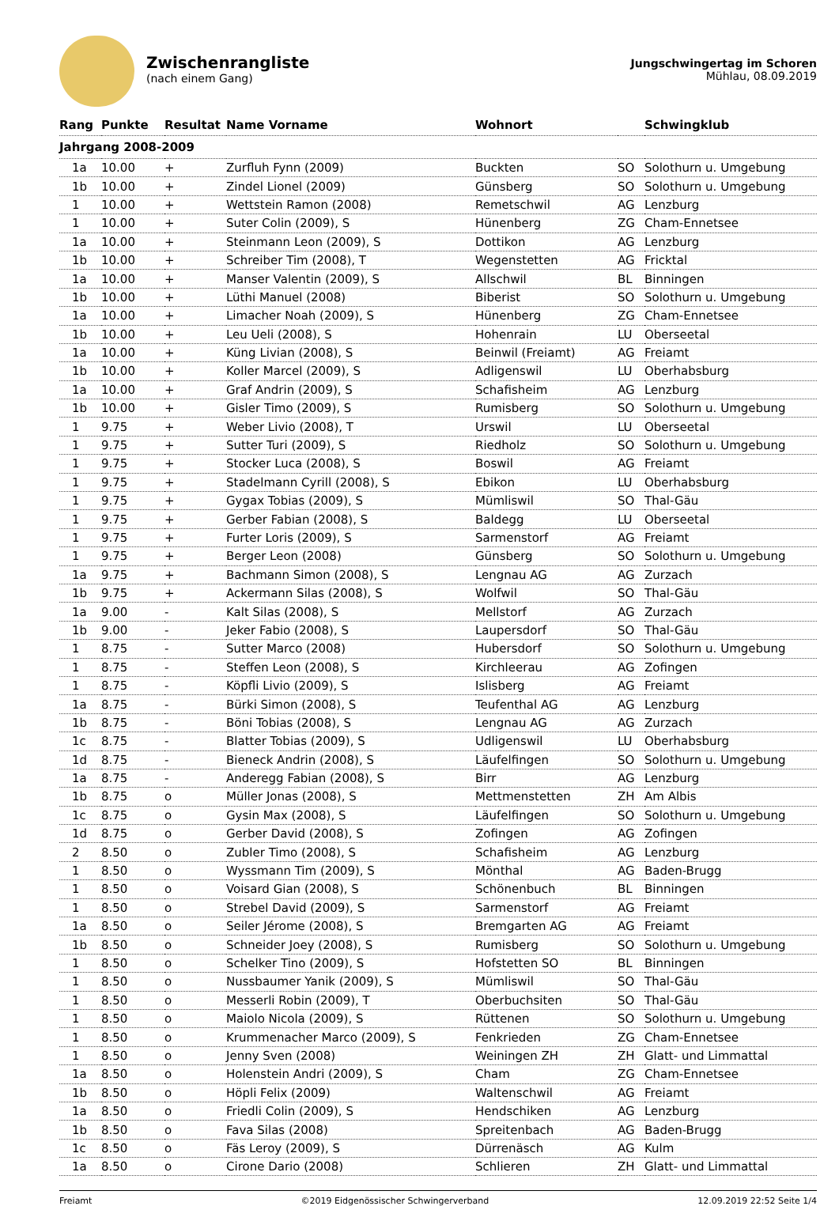Zwischenrangliste
(nach einem Gang)
Jungschwingertag im Schoren
Mühlau, 08.09.2019
| Rang | Punkte | Resultat | Name Vorname | Wohnort | | Schwingklub |
| --- | --- | --- | --- | --- | --- | --- |
| Jahrgang 2008-2009 | | | | | | |
| 1a | 10.00 | + | Zurfluh Fynn (2009) | Buckten | SO | Solothurn u. Umgebung |
| 1b | 10.00 | + | Zindel Lionel (2009) | Günsberg | SO | Solothurn u. Umgebung |
| 1 | 10.00 | + | Wettstein Ramon (2008) | Remetschwil | AG | Lenzburg |
| 1 | 10.00 | + | Suter Colin (2009), S | Hünenberg | ZG | Cham-Ennetsee |
| 1a | 10.00 | + | Steinmann Leon (2009), S | Dottikon | AG | Lenzburg |
| 1b | 10.00 | + | Schreiber Tim (2008), T | Wegenstetten | AG | Fricktal |
| 1a | 10.00 | + | Manser Valentin (2009), S | Allschwil | BL | Binningen |
| 1b | 10.00 | + | Lüthi Manuel (2008) | Biberist | SO | Solothurn u. Umgebung |
| 1a | 10.00 | + | Limacher Noah (2009), S | Hünenberg | ZG | Cham-Ennetsee |
| 1b | 10.00 | + | Leu Ueli (2008), S | Hohenrain | LU | Oberseetal |
| 1a | 10.00 | + | Küng Livian (2008), S | Beinwil (Freiamt) | AG | Freiamt |
| 1b | 10.00 | + | Koller Marcel (2009), S | Adligenswil | LU | Oberhabsburg |
| 1a | 10.00 | + | Graf Andrin (2009), S | Schafisheim | AG | Lenzburg |
| 1b | 10.00 | + | Gisler Timo (2009), S | Rumisberg | SO | Solothurn u. Umgebung |
| 1 | 9.75 | + | Weber Livio (2008), T | Urswil | LU | Oberseetal |
| 1 | 9.75 | + | Sutter Turi (2009), S | Riedholz | SO | Solothurn u. Umgebung |
| 1 | 9.75 | + | Stocker Luca (2008), S | Boswil | AG | Freiamt |
| 1 | 9.75 | + | Stadelmann Cyrill (2008), S | Ebikon | LU | Oberhabsburg |
| 1 | 9.75 | + | Gygax Tobias (2009), S | Mümliswil | SO | Thal-Gäu |
| 1 | 9.75 | + | Gerber Fabian (2008), S | Baldegg | LU | Oberseetal |
| 1 | 9.75 | + | Furter Loris (2009), S | Sarmenstorf | AG | Freiamt |
| 1 | 9.75 | + | Berger Leon (2008) | Günsberg | SO | Solothurn u. Umgebung |
| 1a | 9.75 | + | Bachmann Simon (2008), S | Lengnau AG | AG | Zurzach |
| 1b | 9.75 | + | Ackermann Silas (2008), S | Wolfwil | SO | Thal-Gäu |
| 1a | 9.00 | - | Kalt Silas (2008), S | Mellstorf | AG | Zurzach |
| 1b | 9.00 | - | Jeker Fabio (2008), S | Laupersdorf | SO | Thal-Gäu |
| 1 | 8.75 | - | Sutter Marco (2008) | Hubersdorf | SO | Solothurn u. Umgebung |
| 1 | 8.75 | - | Steffen Leon (2008), S | Kirchleerau | AG | Zofingen |
| 1 | 8.75 | - | Köpfli Livio (2009), S | Islisberg | AG | Freiamt |
| 1a | 8.75 | - | Bürki Simon (2008), S | Teufenthal AG | AG | Lenzburg |
| 1b | 8.75 | - | Böni Tobias (2008), S | Lengnau AG | AG | Zurzach |
| 1c | 8.75 | - | Blatter Tobias (2009), S | Udligenswil | LU | Oberhabsburg |
| 1d | 8.75 | - | Bieneck Andrin (2008), S | Läufelfingen | SO | Solothurn u. Umgebung |
| 1a | 8.75 | - | Anderegg Fabian (2008), S | Birr | AG | Lenzburg |
| 1b | 8.75 | o | Müller Jonas (2008), S | Mettmenstetten | ZH | Am Albis |
| 1c | 8.75 | o | Gysin Max (2008), S | Läufelfingen | SO | Solothurn u. Umgebung |
| 1d | 8.75 | o | Gerber David (2008), S | Zofingen | AG | Zofingen |
| 2 | 8.50 | o | Zubler Timo (2008), S | Schafisheim | AG | Lenzburg |
| 1 | 8.50 | o | Wyssmann Tim (2009), S | Mönthal | AG | Baden-Brugg |
| 1 | 8.50 | o | Voisard Gian (2008), S | Schönenbuch | BL | Binningen |
| 1 | 8.50 | o | Strebel David (2009), S | Sarmenstorf | AG | Freiamt |
| 1a | 8.50 | o | Seiler Jérome (2008), S | Bremgarten AG | AG | Freiamt |
| 1b | 8.50 | o | Schneider Joey (2008), S | Rumisberg | SO | Solothurn u. Umgebung |
| 1 | 8.50 | o | Schelker Tino (2009), S | Hofstetten SO | BL | Binningen |
| 1 | 8.50 | o | Nussbaumer Yanik (2009), S | Mümliswil | SO | Thal-Gäu |
| 1 | 8.50 | o | Messerli Robin (2009), T | Oberbuchsiten | SO | Thal-Gäu |
| 1 | 8.50 | o | Maiolo Nicola (2009), S | Rüttenen | SO | Solothurn u. Umgebung |
| 1 | 8.50 | o | Krummenacher Marco (2009), S | Fenkrieden | ZG | Cham-Ennetsee |
| 1 | 8.50 | o | Jenny Sven (2008) | Weiningen ZH | ZH | Glatt- und Limmattal |
| 1a | 8.50 | o | Holenstein Andri (2009), S | Cham | ZG | Cham-Ennetsee |
| 1b | 8.50 | o | Höpli Felix (2009) | Waltenschwil | AG | Freiamt |
| 1a | 8.50 | o | Friedli Colin (2009), S | Hendschiken | AG | Lenzburg |
| 1b | 8.50 | o | Fava Silas (2008) | Spreitenbach | AG | Baden-Brugg |
| 1c | 8.50 | o | Fäs Leroy (2009), S | Dürrenäsch | AG | Kulm |
| 1a | 8.50 | o | Cirone Dario (2008) | Schlieren | ZH | Glatt- und Limmattal |
Freiamt ©2019 Eidgenössischer Schwingerverband 12.09.2019 22:52 Seite 1/4